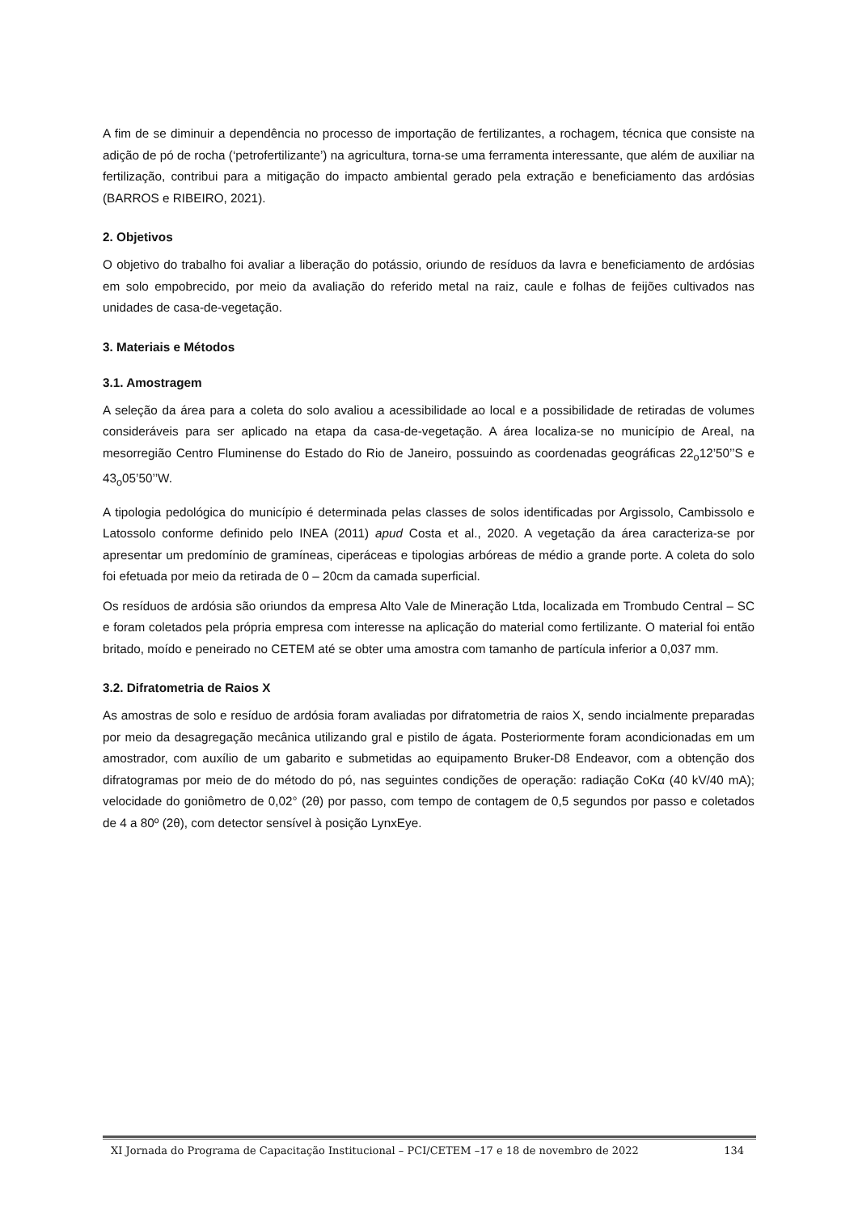A fim de se diminuir a dependência no processo de importação de fertilizantes, a rochagem, técnica que consiste na adição de pó de rocha (‘petrofertilizante’) na agricultura, torna-se uma ferramenta interessante, que além de auxiliar na fertilização, contribui para a mitigação do impacto ambiental gerado pela extração e beneficiamento das ardósias (BARROS e RIBEIRO, 2021).
2. Objetivos
O objetivo do trabalho foi avaliar a liberação do potássio, oriundo de resíduos da lavra e beneficiamento de ardósias em solo empobrecido, por meio da avaliação do referido metal na raiz, caule e folhas de feijões cultivados nas unidades de casa-de-vegetação.
3. Materiais e Métodos
3.1. Amostragem
A seleção da área para a coleta do solo avaliou a acessibilidade ao local e a possibilidade de retiradas de volumes consideráveis para ser aplicado na etapa da casa-de-vegetação. A área localiza-se no município de Areal, na mesorregião Centro Fluminense do Estado do Rio de Janeiro, possuindo as coordenadas geográficas 22<sub>o</sub>12’50’’S e 43<sub>o</sub>05’50’’W.
A tipologia pedológica do município é determinada pelas classes de solos identificadas por Argissolo, Cambissolo e Latossolo conforme definido pelo INEA (2011) apud Costa et al., 2020. A vegetação da área caracteriza-se por apresentar um predomínio de gramíneas, ciperáceas e tipologias arbóreas de médio a grande porte. A coleta do solo foi efetuada por meio da retirada de 0 – 20cm da camada superficial.
Os resíduos de ardósia são oriundos da empresa Alto Vale de Mineração Ltda, localizada em Trombudo Central – SC e foram coletados pela própria empresa com interesse na aplicação do material como fertilizante. O material foi então britado, moído e peneirado no CETEM até se obter uma amostra com tamanho de partícula inferior a 0,037 mm.
3.2. Difratometria de Raios X
As amostras de solo e resíduo de ardósia foram avaliadas por difratometria de raios X, sendo incialmente preparadas por meio da desagregação mecânica utilizando gral e pistilo de ágata. Posteriormente foram acondicionadas em um amostrador, com auxílio de um gabarito e submetidas ao equipamento Bruker-D8 Endeavor, com a obtenção dos difratogramas por meio de do método do pó, nas seguintes condições de operação: radiação CoKα (40 kV/40 mA); velocidade do goniômetro de 0,02° (2θ) por passo, com tempo de contagem de 0,5 segundos por passo e coletados de 4 a 80º (2θ), com detector sensível à posição LynxEye.
XI Jornada do Programa de Capacitação Institucional – PCI/CETEM –17 e 18 de novembro de 2022 134